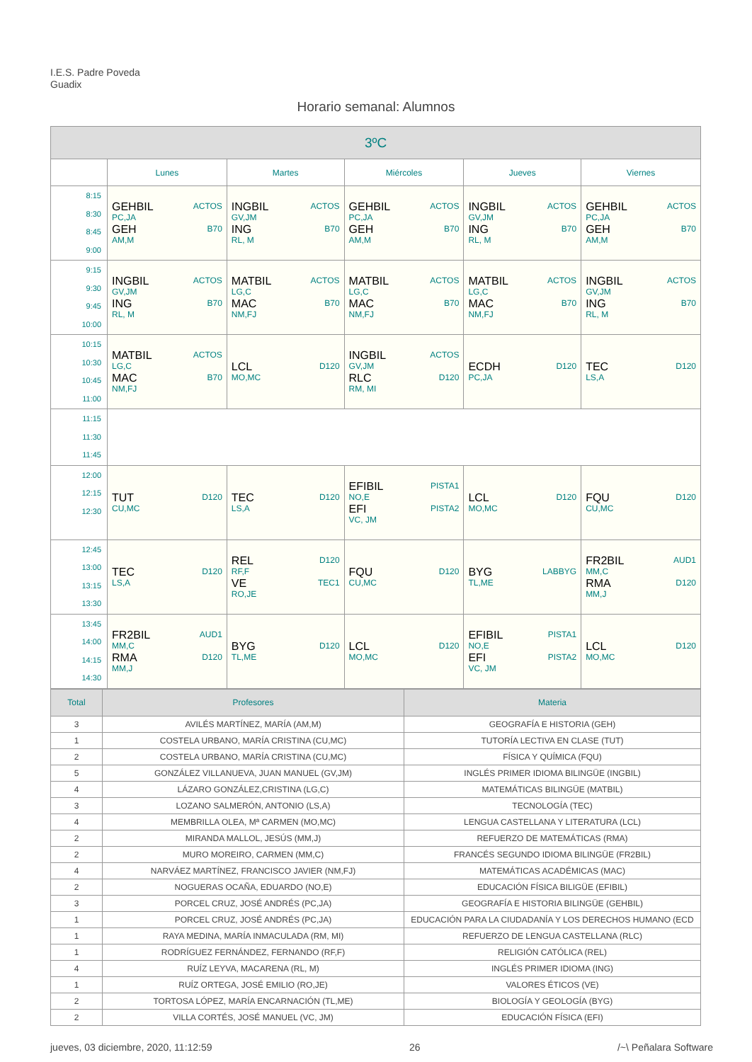I.E.S. Padre Poveda
Guadix
Horario semanal: Alumnos
| 3ºC | | | | | |
| | Lunes | Martes | Miércoles | Jueves | Viernes |
| 8:15 8:30 8:45 9:00 | GEHBIL ACTOS PC,JA GEH B70 AM,M | INGBIL ACTOS GV,JM ING B70 RL, M | GEHBIL ACTOS PC,JA GEH B70 AM,M | INGBIL ACTOS GV,JM ING B70 RL, M | GEHBIL ACTOS PC,JA GEH B70 AM,M |
| 9:15 9:30 9:45 10:00 | INGBIL ACTOS GV,JM ING B70 RL, M | MATBIL ACTOS LG,C MAC B70 NM,FJ | MATBIL ACTOS LG,C MAC B70 NM,FJ | MATBIL ACTOS LG,C MAC B70 NM,FJ | INGBIL ACTOS GV,JM ING B70 RL, M |
| 10:15 10:30 10:45 11:00 | MATBIL ACTOS LG,C MAC B70 NM,FJ | LCL D120 MO,MC | INGBIL ACTOS GV,JM RLC D120 RM, MI | ECDH D120 PC,JA | TEC D120 LS,A |
| 11:15 11:30 11:45 | | | | | |
| 12:00 12:15 12:30 | TUT D120 CU,MC | TEC D120 LS,A | EFIBIL PISTA1 NO,E EFI PISTA2 VC, JM | LCL D120 MO,MC | FQU D120 CU,MC |
| 12:45 13:00 13:15 13:30 | TEC D120 LS,A | REL D120 RF,F VE TEC1 RO,JE | FQU D120 CU,MC | BYG LABBYG TL,ME | FR2BIL AUD1 MM,C RMA D120 MM,J |
| 13:45 14:00 14:15 14:30 | FR2BIL AUD1 MM,C RMA D120 MM,J | BYG D120 TL,ME | LCL D120 MO,MC | EFIBIL PISTA1 NO,E EFI PISTA2 VC, JM | LCL D120 MO,MC |
| Total | Profesores | Materia |
| 3 | AVILÉS MARTÍNEZ, MARÍA (AM,M) | GEOGRAFÍA E HISTORIA (GEH) |
| 1 | COSTELA URBANO, MARÍA CRISTINA (CU,MC) | TUTORÍA LECTIVA EN CLASE (TUT) |
| 2 | COSTELA URBANO, MARÍA CRISTINA (CU,MC) | FÍSICA Y QUÍMICA (FQU) |
| 5 | GONZÁLEZ VILLANUEVA, JUAN MANUEL (GV,JM) | INGLÉS PRIMER IDIOMA BILINGÜE (INGBIL) |
| 4 | LÁZARO GONZÁLEZ,CRISTINA (LG,C) | MATEMÁTICAS BILINGÜE (MATBIL) |
| 3 | LOZANO SALMERÓN, ANTONIO (LS,A) | TECNOLOGÍA (TEC) |
| 4 | MEMBRILLA OLEA, Mª CARMEN (MO,MC) | LENGUA CASTELLANA Y LITERATURA (LCL) |
| 2 | MIRANDA MALLOL, JESÚS (MM,J) | REFUERZO DE MATEMÁTICAS (RMA) |
| 2 | MURO MOREIRO, CARMEN (MM,C) | FRANCÉS SEGUNDO IDIOMA BILINGÜE (FR2BIL) |
| 4 | NARVÁEZ MARTÍNEZ, FRANCISCO JAVIER (NM,FJ) | MATEMÁTICAS ACADÉMICAS (MAC) |
| 2 | NOGUERAS OCAÑA, EDUARDO (NO,E) | EDUCACIÓN FÍSICA BILIGÜE (EFIBIL) |
| 3 | PORCEL CRUZ, JOSÉ ANDRÉS (PC,JA) | GEOGRAFÍA E HISTORIA BILINGÜE (GEHBIL) |
| 1 | PORCEL CRUZ, JOSÉ ANDRÉS (PC,JA) | EDUCACIÓN PARA LA CIUDADANÍA Y LOS DERECHOS HUMANO (ECD |
| 1 | RAYA MEDINA, MARÍA INMACULADA (RM, MI) | REFUERZO DE LENGUA CASTELLANA (RLC) |
| 1 | RODRÍGUEZ FERNÁNDEZ, FERNANDO (RF,F) | RELIGIÓN CATÓLICA (REL) |
| 4 | RUÍZ LEYVA, MACARENA (RL, M) | INGLÉS PRIMER IDIOMA (ING) |
| 1 | RUÍZ ORTEGA, JOSÉ EMILIO (RO,JE) | VALORES ÉTICOS (VE) |
| 2 | TORTOSA LÓPEZ, MARÍA ENCARNACIÓN (TL,ME) | BIOLOGÍA Y GEOLOGÍA (BYG) |
| 2 | VILLA CORTÉS, JOSÉ MANUEL (VC, JM) | EDUCACIÓN FÍSICA (EFI) |
jueves, 03 diciembre, 2020, 11:12:59 26 /~\ Peñalara Software